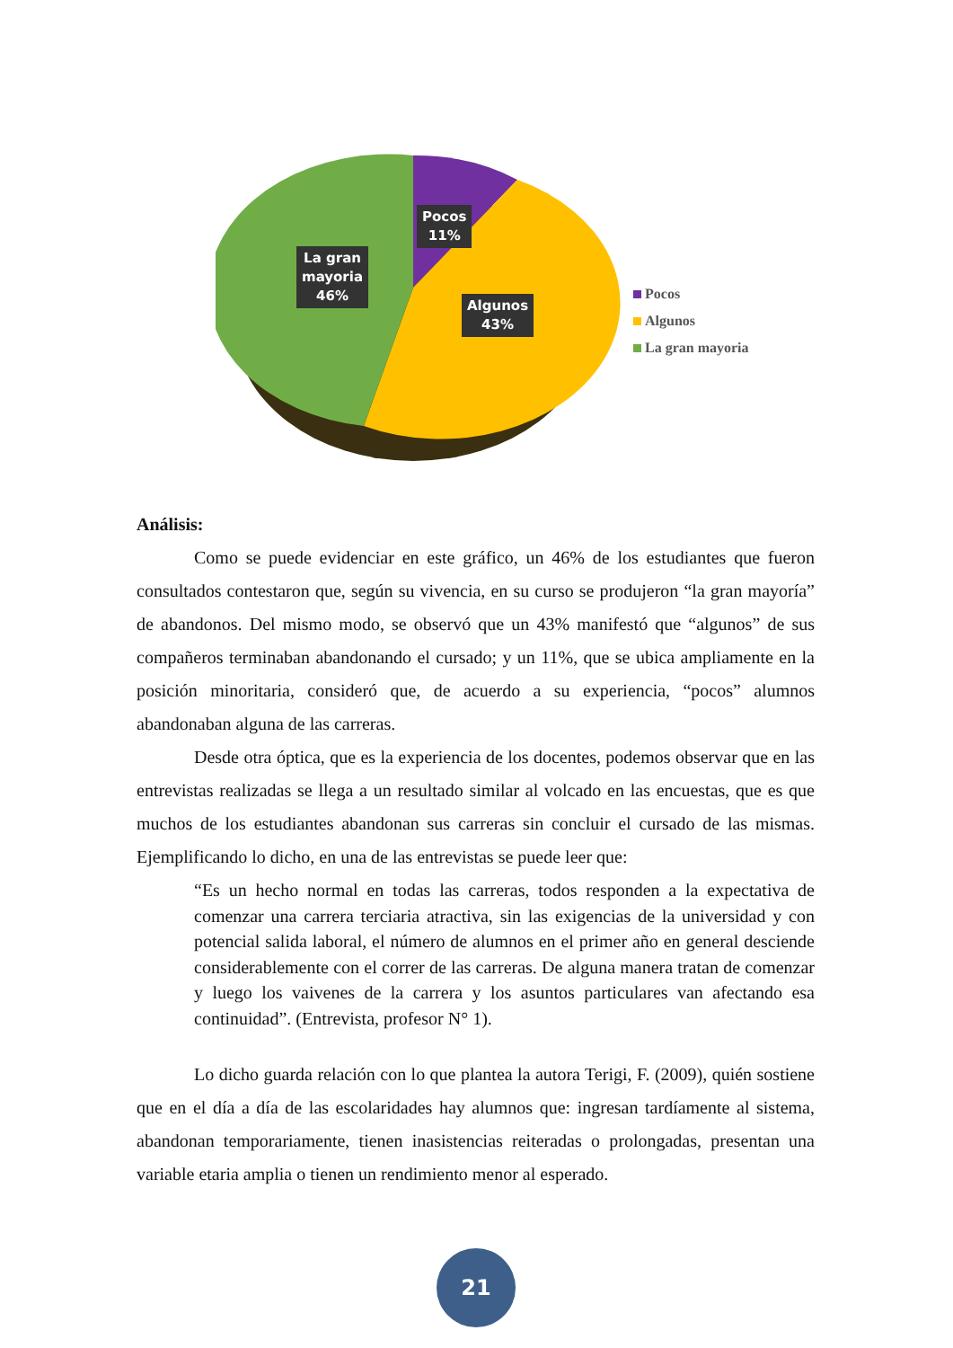Pocos
11%
La gran
mayoria
46%
Algunos
43%
Pocos
Algunos
La gran mayoria
Análisis:
Como se puede evidenciar en este gráfico, un 46% de los estudiantes que fueron consultados contestaron que, según su vivencia, en su curso se produjeron “la gran mayoría” de abandonos. Del mismo modo, se observó que un 43% manifestó que “algunos” de sus compañeros terminaban abandonando el cursado; y un 11%, que se ubica ampliamente en la posición minoritaria, consideró que, de acuerdo a su experiencia, “pocos” alumnos abandonaban alguna de las carreras.
Desde otra óptica, que es la experiencia de los docentes, podemos observar que en las entrevistas realizadas se llega a un resultado similar al volcado en las encuestas, que es que muchos de los estudiantes abandonan sus carreras sin concluir el cursado de las mismas. Ejemplificando lo dicho, en una de las entrevistas se puede leer que:
“Es un hecho normal en todas las carreras, todos responden a la expectativa de comenzar una carrera terciaria atractiva, sin las exigencias de la universidad y con potencial salida laboral, el número de alumnos en el primer año en general desciende considerablemente con el correr de las carreras. De alguna manera tratan de comenzar y luego los vaivenes de la carrera y los asuntos particulares van afectando esa continuidad”. (Entrevista, profesor N° 1).
Lo dicho guarda relación con lo que plantea la autora Terigi, F. (2009), quién sostiene que en el día a día de las escolaridades hay alumnos que: ingresan tardíamente al sistema, abandonan temporariamente, tienen inasistencias reiteradas o prolongadas, presentan una variable etaria amplia o tienen un rendimiento menor al esperado.
21